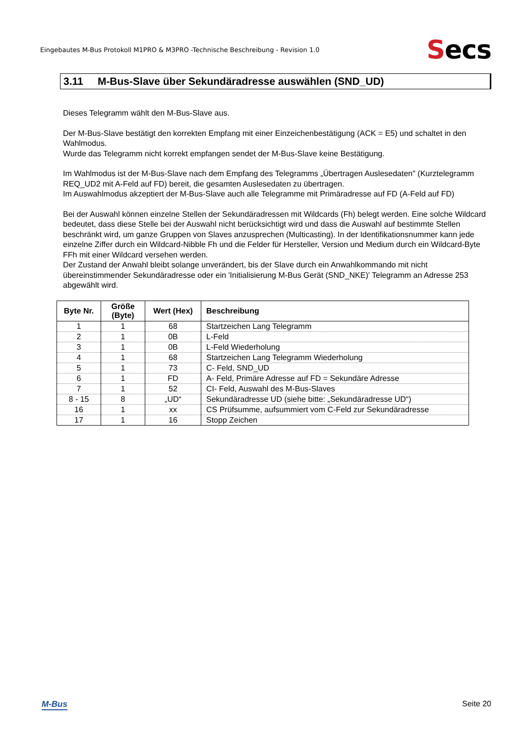Eingebautes M-Bus Protokoll M1PRO & M3PRO -Technische Beschreibung - Revision 1.0
Secs
3.11 M-Bus-Slave über Sekundäradresse auswählen (SND_UD)
Dieses Telegramm wählt den M-Bus-Slave aus.
Der M-Bus-Slave bestätigt den korrekten Empfang mit einer Einzeichenbestätigung (ACK = E5) und schaltet in den Wahlmodus.
Wurde das Telegramm nicht korrekt empfangen sendet der M-Bus-Slave keine Bestätigung.
Im Wahlmodus ist der M-Bus-Slave nach dem Empfang des Telegramms „Übertragen Auslesedaten" (Kurztelegramm REQ_UD2 mit A-Feld auf FD) bereit, die gesamten Auslesedaten zu übertragen.
Im Auswahlmodus akzeptiert der M-Bus-Slave auch alle Telegramme mit Primäradresse auf FD (A-Feld auf FD)
Bei der Auswahl können einzelne Stellen der Sekundäradressen mit Wildcards (Fh) belegt werden. Eine solche Wildcard bedeutet, dass diese Stelle bei der Auswahl nicht berücksichtigt wird und dass die Auswahl auf bestimmte Stellen beschränkt wird, um ganze Gruppen von Slaves anzusprechen (Multicasting). In der Identifikationsnummer kann jede einzelne Ziffer durch ein Wildcard-Nibble Fh und die Felder für Hersteller, Version und Medium durch ein Wildcard-Byte FFh mit einer Wildcard versehen werden.
Der Zustand der Anwahl bleibt solange unverändert, bis der Slave durch ein Anwahlkommando mit nicht übereinstimmender Sekundäradresse oder ein 'Initialisierung M-Bus Gerät (SND_NKE)' Telegramm an Adresse 253 abgewählt wird.
| Byte Nr. | Größe (Byte) | Wert (Hex) | Beschreibung |
| --- | --- | --- | --- |
| 1 | 1 | 68 | Startzeichen Lang Telegramm |
| 2 | 1 | 0B | L-Feld |
| 3 | 1 | 0B | L-Feld Wiederholung |
| 4 | 1 | 68 | Startzeichen Lang Telegramm Wiederholung |
| 5 | 1 | 73 | C- Feld, SND_UD |
| 6 | 1 | FD | A- Feld, Primäre Adresse auf FD = Sekundäre Adresse |
| 7 | 1 | 52 | CI- Feld, Auswahl des M-Bus-Slaves |
| 8 - 15 | 8 | „UD“ | Sekundäradresse UD (siehe bitte: „Sekundäradresse UD“) |
| 16 | 1 | xx | CS Prüfsumme, aufsummiert vom C-Feld zur Sekundäradresse |
| 17 | 1 | 16 | Stopp Zeichen |
M-Bus Seite 20